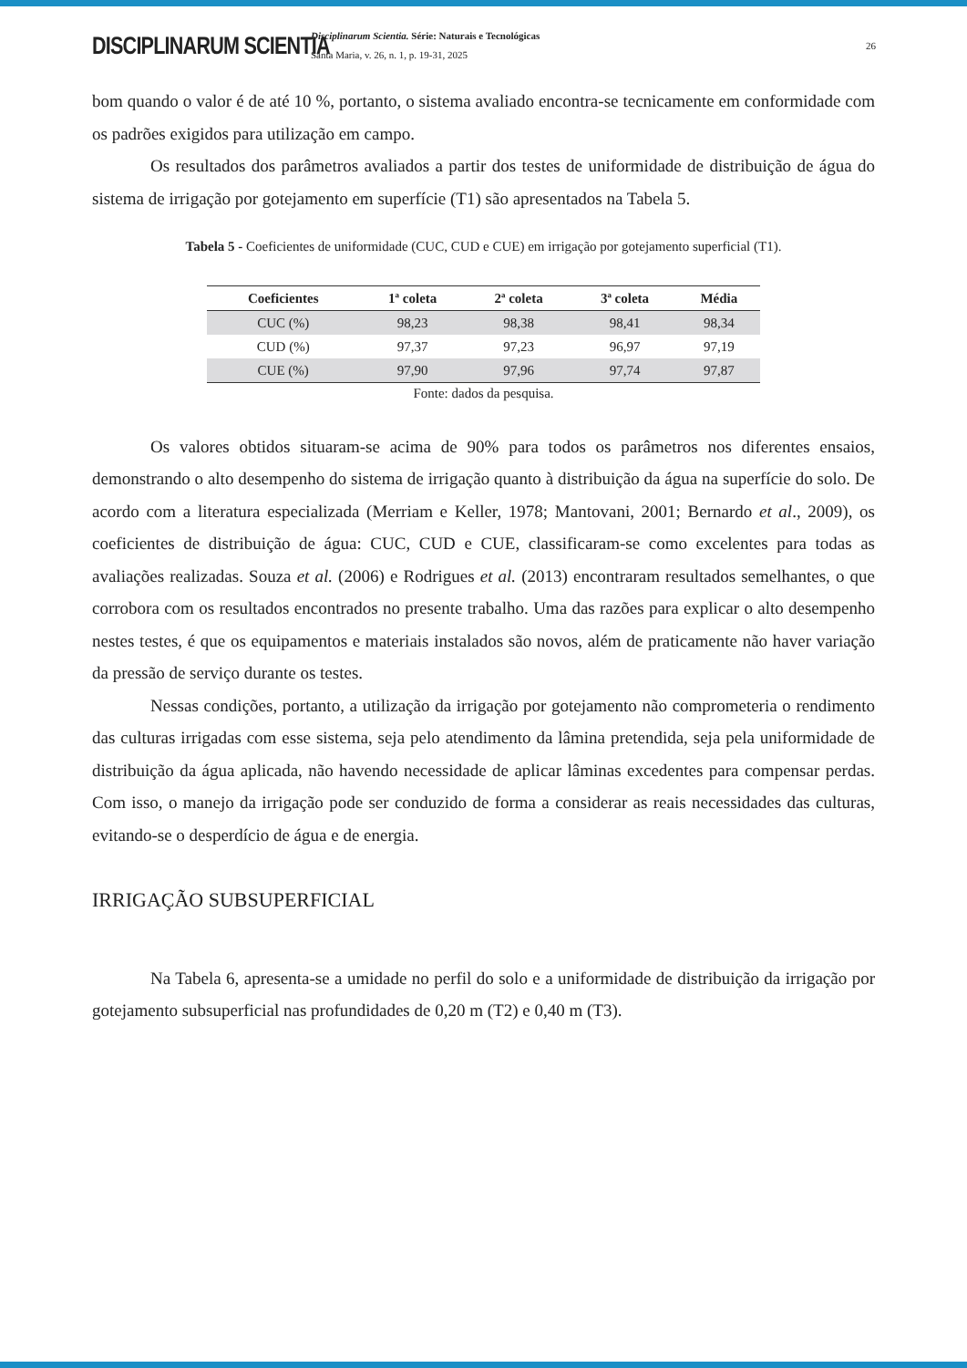DISCIPLINARUM SCIENTIA
Disciplinarum Scientia. Série: Naturais e Tecnológicas
Santa Maria, v. 26, n. 1, p. 19-31, 2025
26
bom quando o valor é de até 10 %, portanto, o sistema avaliado encontra-se tecnicamente em conformidade com os padrões exigidos para utilização em campo.
Os resultados dos parâmetros avaliados a partir dos testes de uniformidade de distribuição de água do sistema de irrigação por gotejamento em superfície (T1) são apresentados na Tabela 5.
Tabela 5 - Coeficientes de uniformidade (CUC, CUD e CUE) em irrigação por gotejamento superficial (T1).
| Coeficientes | 1ª coleta | 2ª coleta | 3ª coleta | Média |
| --- | --- | --- | --- | --- |
| CUC (%) | 98,23 | 98,38 | 98,41 | 98,34 |
| CUD (%) | 97,37 | 97,23 | 96,97 | 97,19 |
| CUE (%) | 97,90 | 97,96 | 97,74 | 97,87 |
Fonte: dados da pesquisa.
Os valores obtidos situaram-se acima de 90% para todos os parâmetros nos diferentes ensaios, demonstrando o alto desempenho do sistema de irrigação quanto à distribuição da água na superfície do solo. De acordo com a literatura especializada (Merriam e Keller, 1978; Mantovani, 2001; Bernardo et al., 2009), os coeficientes de distribuição de água: CUC, CUD e CUE, classificaram-se como excelentes para todas as avaliações realizadas. Souza et al. (2006) e Rodrigues et al. (2013) encontraram resultados semelhantes, o que corrobora com os resultados encontrados no presente trabalho. Uma das razões para explicar o alto desempenho nestes testes, é que os equipamentos e materiais instalados são novos, além de praticamente não haver variação da pressão de serviço durante os testes.
Nessas condições, portanto, a utilização da irrigação por gotejamento não comprometeria o rendimento das culturas irrigadas com esse sistema, seja pelo atendimento da lâmina pretendida, seja pela uniformidade de distribuição da água aplicada, não havendo necessidade de aplicar lâminas excedentes para compensar perdas. Com isso, o manejo da irrigação pode ser conduzido de forma a considerar as reais necessidades das culturas, evitando-se o desperdício de água e de energia.
IRRIGAÇÃO SUBSUPERFICIAL
Na Tabela 6, apresenta-se a umidade no perfil do solo e a uniformidade de distribuição da irrigação por gotejamento subsuperficial nas profundidades de 0,20 m (T2) e 0,40 m (T3).